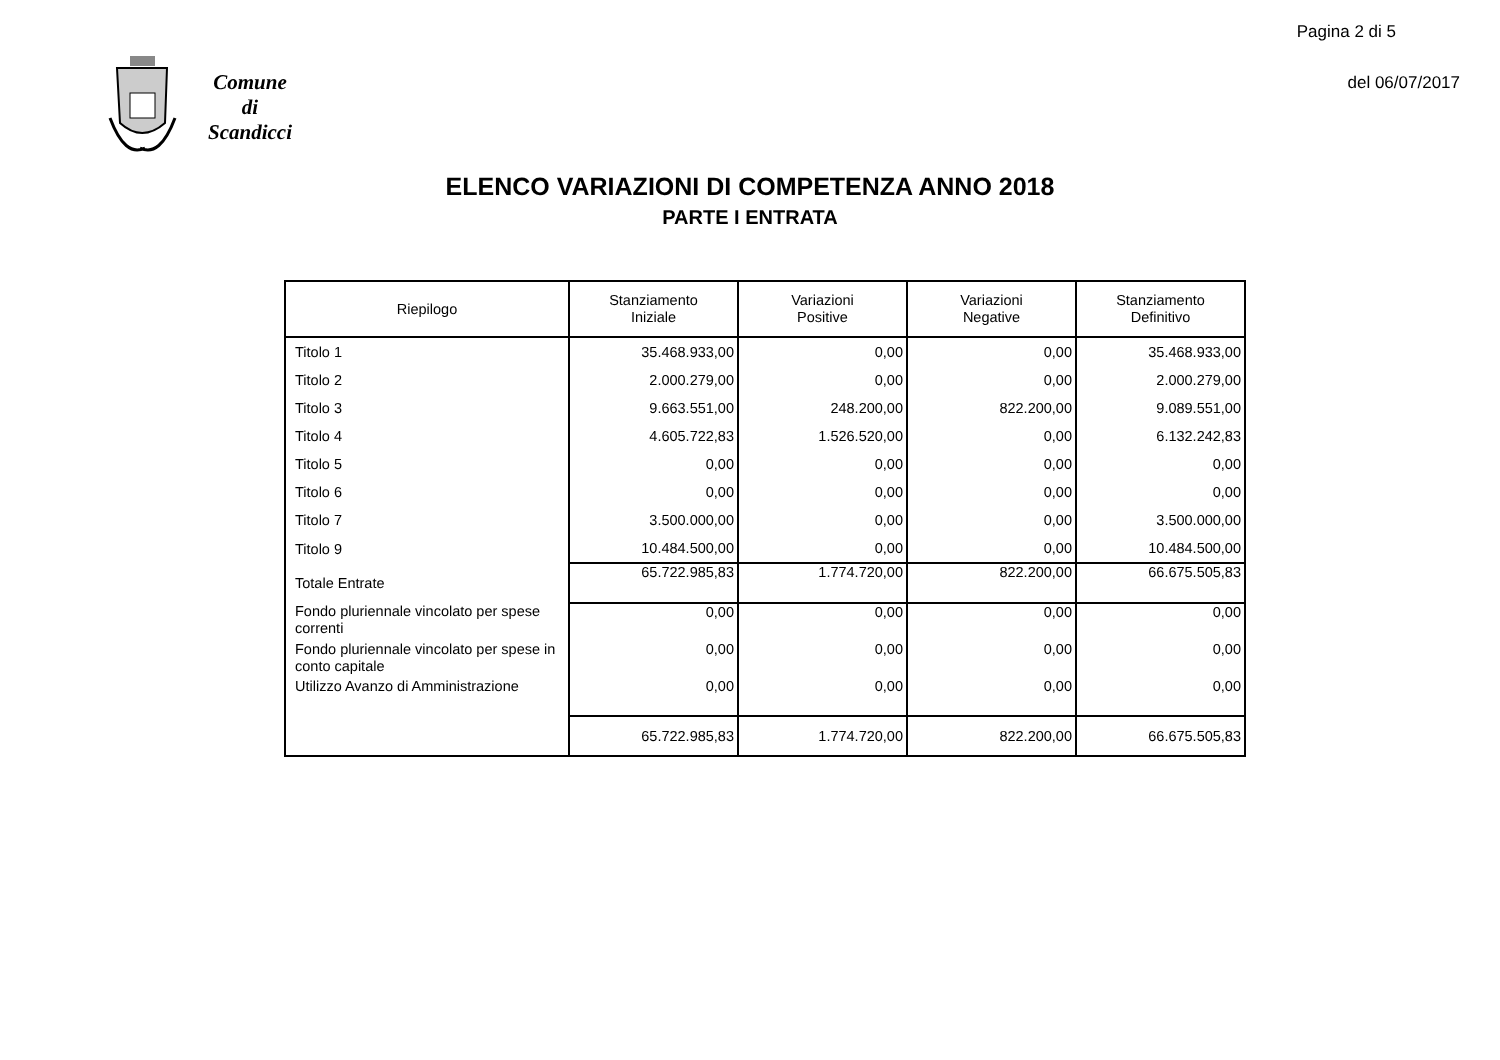Pagina 2 di 5
del 06/07/2017
Comune
di
Scandicci
ELENCO VARIAZIONI DI COMPETENZA ANNO 2018
PARTE I ENTRATA
| Riepilogo | Stanziamento Iniziale | Variazioni Positive | Variazioni Negative | Stanziamento Definitivo |
| --- | --- | --- | --- | --- |
| Titolo 1 | 35.468.933,00 | 0,00 | 0,00 | 35.468.933,00 |
| Titolo 2 | 2.000.279,00 | 0,00 | 0,00 | 2.000.279,00 |
| Titolo 3 | 9.663.551,00 | 248.200,00 | 822.200,00 | 9.089.551,00 |
| Titolo 4 | 4.605.722,83 | 1.526.520,00 | 0,00 | 6.132.242,83 |
| Titolo 5 | 0,00 | 0,00 | 0,00 | 0,00 |
| Titolo 6 | 0,00 | 0,00 | 0,00 | 0,00 |
| Titolo 7 | 3.500.000,00 | 0,00 | 0,00 | 3.500.000,00 |
| Titolo 9 | 10.484.500,00 | 0,00 | 0,00 | 10.484.500,00 |
| Totale Entrate | 65.722.985,83 | 1.774.720,00 | 822.200,00 | 66.675.505,83 |
| Fondo pluriennale vincolato per spese correnti | 0,00 | 0,00 | 0,00 | 0,00 |
| Fondo pluriennale vincolato per spese in conto capitale | 0,00 | 0,00 | 0,00 | 0,00 |
| Utilizzo Avanzo di Amministrazione | 0,00 | 0,00 | 0,00 | 0,00 |
| | 65.722.985,83 | 1.774.720,00 | 822.200,00 | 66.675.505,83 |